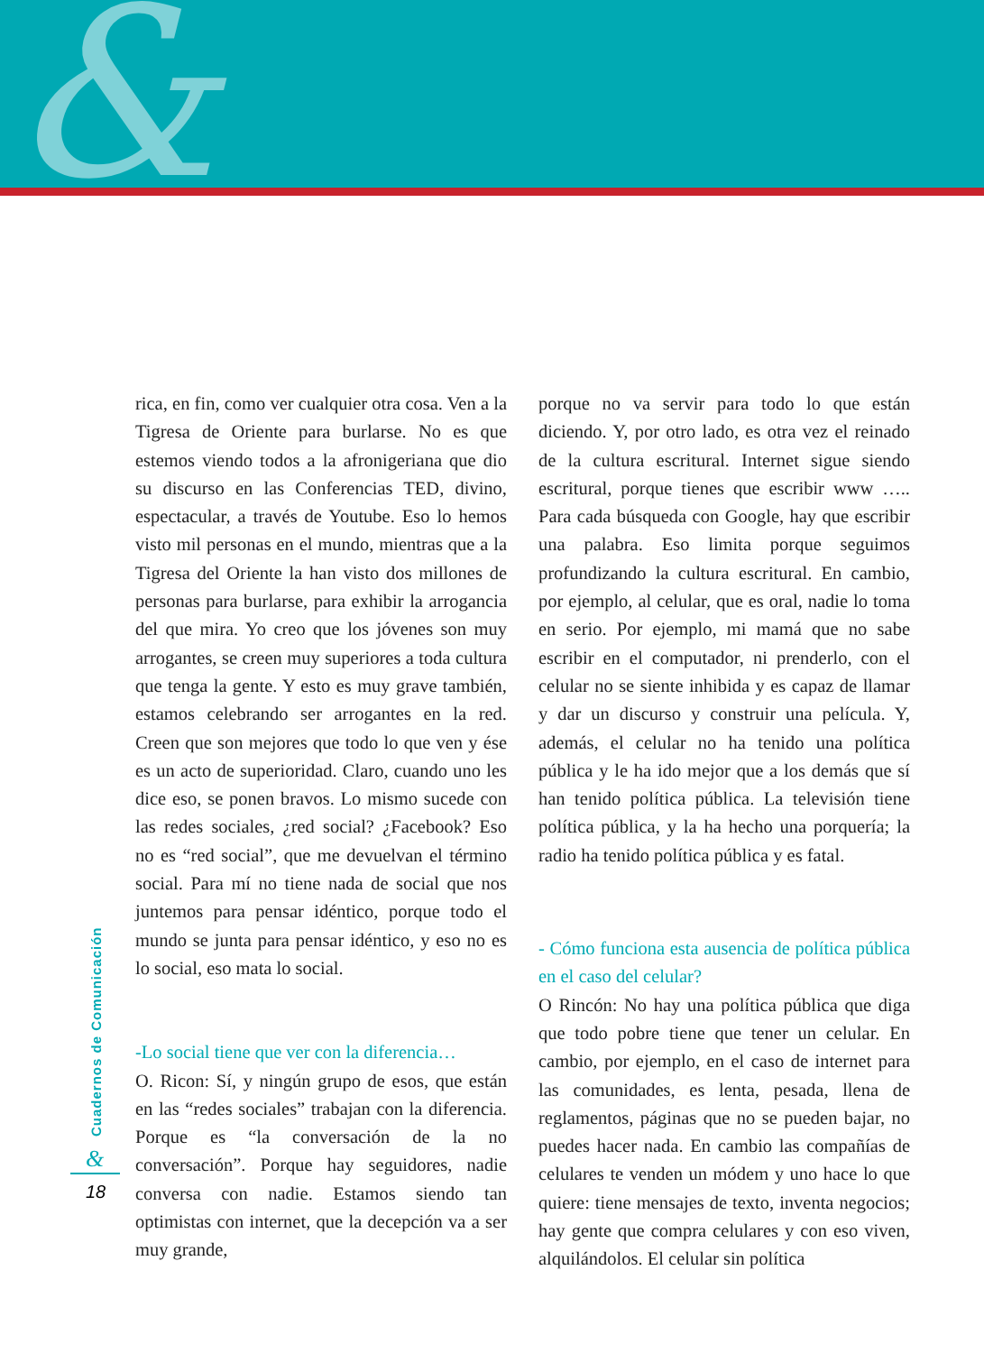&
Cuadernos de Comunicación
&
18
rica, en fin, como ver cualquier otra cosa. Ven a la Tigresa de Oriente para burlarse. No es que estemos viendo todos a la afronigeriana que dio su discurso en las Conferencias TED, divino, espectacular, a través de Youtube. Eso lo hemos visto mil personas en el mundo, mientras que a la Tigresa del Oriente la han visto dos millones de personas para burlarse, para exhibir la arrogancia del que mira. Yo creo que los jóvenes son muy arrogantes, se creen muy superiores a toda cultura que tenga la gente. Y esto es muy grave también, estamos celebrando ser arrogantes en la red. Creen que son mejores que todo lo que ven y ése es un acto de superioridad. Claro, cuando uno les dice eso, se ponen bravos. Lo mismo sucede con las redes sociales, ¿red social? ¿Facebook? Eso no es “red social”, que me devuelvan el término social. Para mí no tiene nada de social que nos juntemos para pensar idéntico, porque todo el mundo se junta para pensar idéntico, y eso no es lo social, eso mata lo social.
-Lo social tiene que ver con la diferencia…
O. Ricon: Sí, y ningún grupo de esos, que están en las “redes sociales” trabajan con la diferencia. Porque es “la conversación de la no conversación”. Porque hay seguidores, nadie conversa con nadie. Estamos siendo tan optimistas con internet, que la decepción va a ser muy grande,
porque no va servir para todo lo que están diciendo. Y, por otro lado, es otra vez el reinado de la cultura escritural. Internet sigue siendo escritural, porque tienes que escribir www ….. Para cada búsqueda con Google, hay que escribir una palabra. Eso limita porque seguimos profundizando la cultura escritural. En cambio, por ejemplo, al celular, que es oral, nadie lo toma en serio. Por ejemplo, mi mamá que no sabe escribir en el computador, ni prenderlo, con el celular no se siente inhibida y es capaz de llamar y dar un discurso y construir una película. Y, además, el celular no ha tenido una política pública y le ha ido mejor que a los demás que sí han tenido política pública. La televisión tiene política pública, y la ha hecho una porquería; la radio ha tenido política pública y es fatal.
- Cómo funciona esta ausencia de política pública en el caso del celular?
O Rincón: No hay una política pública que diga que todo pobre tiene que tener un celular. En cambio, por ejemplo, en el caso de internet para las comunidades, es lenta, pesada, llena de reglamentos, páginas que no se pueden bajar, no puedes hacer nada. En cambio las compañías de celulares te venden un módem y uno hace lo que quiere: tiene mensajes de texto, inventa negocios; hay gente que compra celulares y con eso viven, alquilándolos. El celular sin política